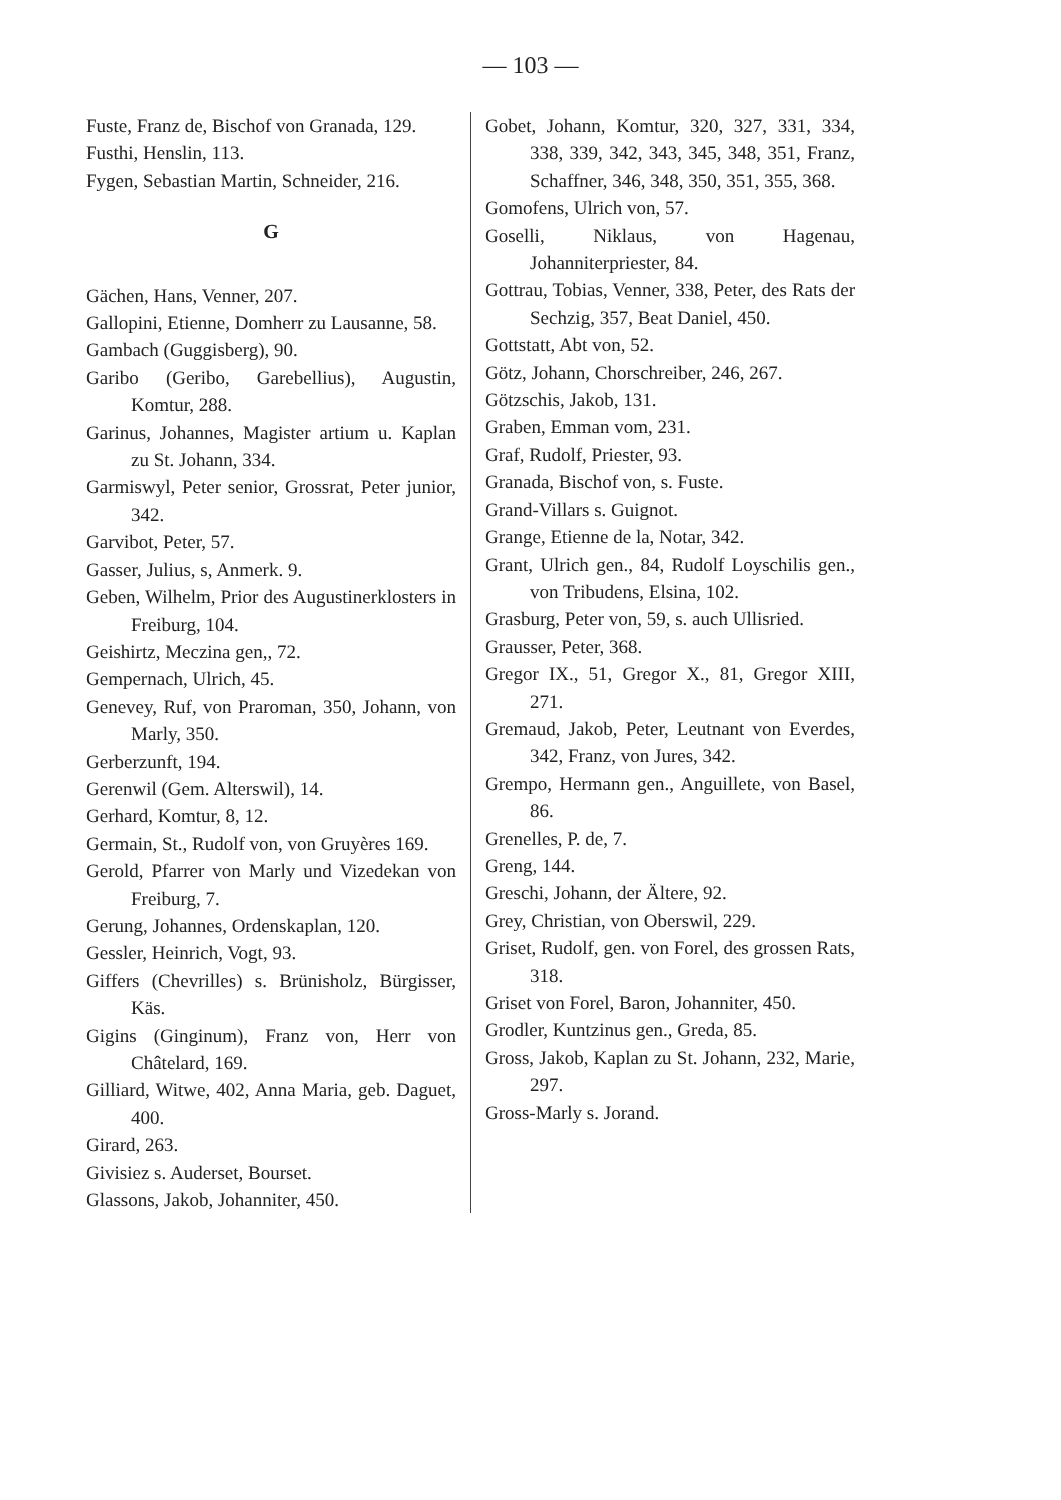— 103 —
Fuste, Franz de, Bischof von Granada, 129.
Fusthi, Henslin, 113.
Fygen, Sebastian Martin, Schneider, 216.
G
Gächen, Hans, Venner, 207.
Gallopini, Etienne, Domherr zu Lausanne, 58.
Gambach (Guggisberg), 90.
Garibo (Geribo, Garebellius), Augustin, Komtur, 288.
Garinus, Johannes, Magister artium u. Kaplan zu St. Johann, 334.
Garmiswyl, Peter senior, Grossrat, Peter junior, 342.
Garvibot, Peter, 57.
Gasser, Julius, s, Anmerk. 9.
Geben, Wilhelm, Prior des Augustinerklosters in Freiburg, 104.
Geishirtz, Meczina gen,, 72.
Gempernach, Ulrich, 45.
Genevey, Ruf, von Praroman, 350, Johann, von Marly, 350.
Gerberzunft, 194.
Gerenwil (Gem. Alterswil), 14.
Gerhard, Komtur, 8, 12.
Germain, St., Rudolf von, von Gruyères 169.
Gerold, Pfarrer von Marly und Vizedekan von Freiburg, 7.
Gerung, Johannes, Ordenskaplan, 120.
Gessler, Heinrich, Vogt, 93.
Giffers (Chevrilles) s. Brünisholz, Bürgisser, Käs.
Gigins (Ginginum), Franz von, Herr von Châtelard, 169.
Gilliard, Witwe, 402, Anna Maria, geb. Daguet, 400.
Girard, 263.
Givisiez s. Auderset, Bourset.
Glassons, Jakob, Johanniter, 450.
Gobet, Johann, Komtur, 320, 327, 331, 334, 338, 339, 342, 343, 345, 348, 351, Franz, Schaffner, 346, 348, 350, 351, 355, 368.
Gomofens, Ulrich von, 57.
Goselli, Niklaus, von Hagenau, Johanniterpriester, 84.
Gottrau, Tobias, Venner, 338, Peter, des Rats der Sechzig, 357, Beat Daniel, 450.
Gottstatt, Abt von, 52.
Götz, Johann, Chorschreiber, 246, 267.
Götzschis, Jakob, 131.
Graben, Emman vom, 231.
Graf, Rudolf, Priester, 93.
Granada, Bischof von, s. Fuste.
Grand-Villars s. Guignot.
Grange, Etienne de la, Notar, 342.
Grant, Ulrich gen., 84, Rudolf Loyschilis gen., von Tribudens, Elsina, 102.
Grasburg, Peter von, 59, s. auch Ullisried.
Grausser, Peter, 368.
Gregor IX., 51, Gregor X., 81, Gregor XIII, 271.
Gremaud, Jakob, Peter, Leutnant von Everdes, 342, Franz, von Jures, 342.
Grempo, Hermann gen., Anguillete, von Basel, 86.
Grenelles, P. de, 7.
Greng, 144.
Greschi, Johann, der Ältere, 92.
Grey, Christian, von Oberswil, 229.
Griset, Rudolf, gen. von Forel, des grossen Rats, 318.
Griset von Forel, Baron, Johanniter, 450.
Grodler, Kuntzinus gen., Greda, 85.
Gross, Jakob, Kaplan zu St. Johann, 232, Marie, 297.
Gross-Marly s. Jorand.